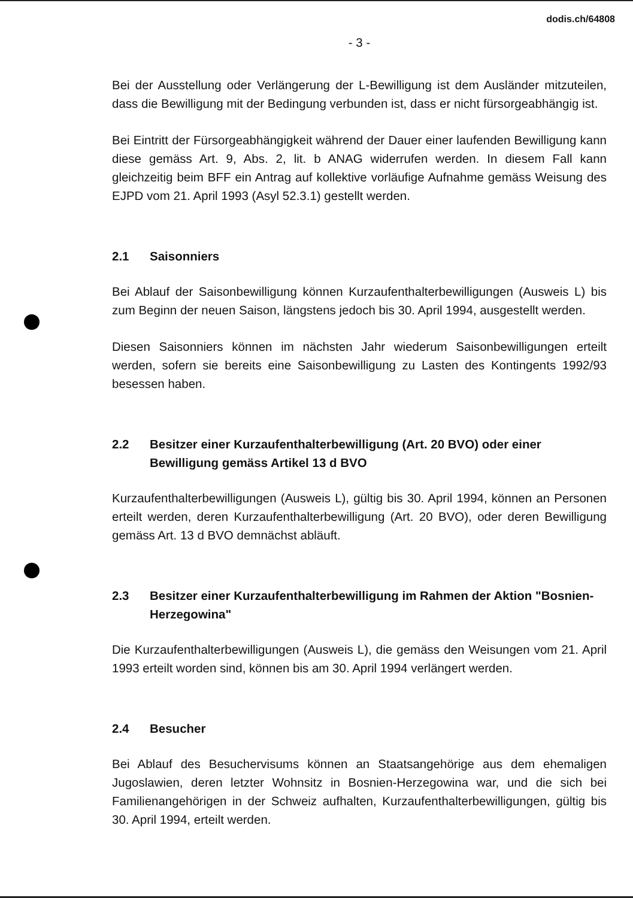dodis.ch/64808
- 3 -
Bei der Ausstellung oder Verlängerung der L-Bewilligung ist dem Ausländer mitzuteilen, dass die Bewilligung mit der Bedingung verbunden ist, dass er nicht fürsorgeabhängig ist.
Bei Eintritt der Fürsorgeabhängigkeit während der Dauer einer laufenden Bewilligung kann diese gemäss Art. 9, Abs. 2, lit. b ANAG widerrufen werden. In diesem Fall kann gleichzeitig beim BFF ein Antrag auf kollektive vorläufige Aufnahme gemäss Weisung des EJPD vom 21. April 1993 (Asyl 52.3.1) gestellt werden.
2.1 Saisonniers
Bei Ablauf der Saisonbewilligung können Kurzaufenthalterbewilligungen (Ausweis L) bis zum Beginn der neuen Saison, längstens jedoch bis 30. April 1994, ausgestellt werden.
Diesen Saisonniers können im nächsten Jahr wiederum Saisonbewilligungen erteilt werden, sofern sie bereits eine Saisonbewilligung zu Lasten des Kontingents 1992/93 besessen haben.
2.2 Besitzer einer Kurzaufenthalterbewilligung (Art. 20 BVO) oder einer Bewilligung gemäss Artikel 13 d BVO
Kurzaufenthalterbewilligungen (Ausweis L), gültig bis 30. April 1994, können an Personen erteilt werden, deren Kurzaufenthalterbewilligung (Art. 20 BVO), oder deren Bewilligung gemäss Art. 13 d BVO demnächst abläuft.
2.3 Besitzer einer Kurzaufenthalterbewilligung im Rahmen der Aktion "Bosnien-Herzegowina"
Die Kurzaufenthalterbewilligungen (Ausweis L), die gemäss den Weisungen vom 21. April 1993 erteilt worden sind, können bis am 30. April 1994 verlängert werden.
2.4 Besucher
Bei Ablauf des Besuchervisums können an Staatsangehörige aus dem ehemaligen Jugoslawien, deren letzter Wohnsitz in Bosnien-Herzegowina war, und die sich bei Familienangehörigen in der Schweiz aufhalten, Kurzaufenthalterbewilligungen, gültig bis 30. April 1994, erteilt werden.